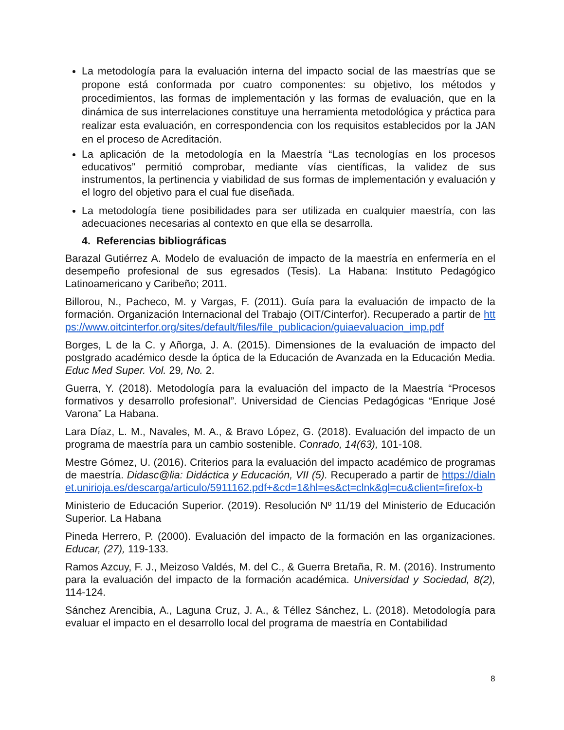La metodología para la evaluación interna del impacto social de las maestrías que se propone está conformada por cuatro componentes: su objetivo, los métodos y procedimientos, las formas de implementación y las formas de evaluación, que en la dinámica de sus interrelaciones constituye una herramienta metodológica y práctica para realizar esta evaluación, en correspondencia con los requisitos establecidos por la JAN en el proceso de Acreditación.
La aplicación de la metodología en la Maestría “Las tecnologías en los procesos educativos” permitió comprobar, mediante vías científicas, la validez de sus instrumentos, la pertinencia y viabilidad de sus formas de implementación y evaluación y el logro del objetivo para el cual fue diseñada.
La metodología tiene posibilidades para ser utilizada en cualquier maestría, con las adecuaciones necesarias al contexto en que ella se desarrolla.
4. Referencias bibliográficas
Barazal Gutiérrez A. Modelo de evaluación de impacto de la maestría en enfermería en el desempeño profesional de sus egresados (Tesis). La Habana: Instituto Pedagógico Latinoamericano y Caribeño; 2011.
Billorou, N., Pacheco, M. y Vargas, F. (2011). Guía para la evaluación de impacto de la formación. Organización Internacional del Trabajo (OIT/Cinterfor). Recuperado a partir de https://www.oitcinterfor.org/sites/default/files/file_publicacion/guiaevaluacion_imp.pdf
Borges, L de la C. y Añorga, J. A. (2015). Dimensiones de la evaluación de impacto del postgrado académico desde la óptica de la Educación de Avanzada en la Educación Media. Educ Med Super. Vol. 29, No. 2.
Guerra, Y. (2018). Metodología para la evaluación del impacto de la Maestría “Procesos formativos y desarrollo profesional”. Universidad de Ciencias Pedagógicas “Enrique José Varona” La Habana.
Lara Díaz, L. M., Navales, M. A., & Bravo López, G. (2018). Evaluación del impacto de un programa de maestría para un cambio sostenible. Conrado, 14(63), 101-108.
Mestre Gómez, U. (2016). Criterios para la evaluación del impacto académico de programas de maestría. Didasc@lia: Didáctica y Educación, VII (5). Recuperado a partir de https://dialnet.unirioja.es/descarga/articulo/5911162.pdf+&cd=1&hl=es&ct=clnk&gl=cu&client=firefox-b
Ministerio de Educación Superior. (2019). Resolución Nº 11/19 del Ministerio de Educación Superior. La Habana
Pineda Herrero, P. (2000). Evaluación del impacto de la formación en las organizaciones. Educar, (27), 119-133.
Ramos Azcuy, F. J., Meizoso Valdés, M. del C., & Guerra Bretaña, R. M. (2016). Instrumento para la evaluación del impacto de la formación académica. Universidad y Sociedad, 8(2), 114-124.
Sánchez Arencibia, A., Laguna Cruz, J. A., & Téllez Sánchez, L. (2018). Metodología para evaluar el impacto en el desarrollo local del programa de maestría en Contabilidad
8